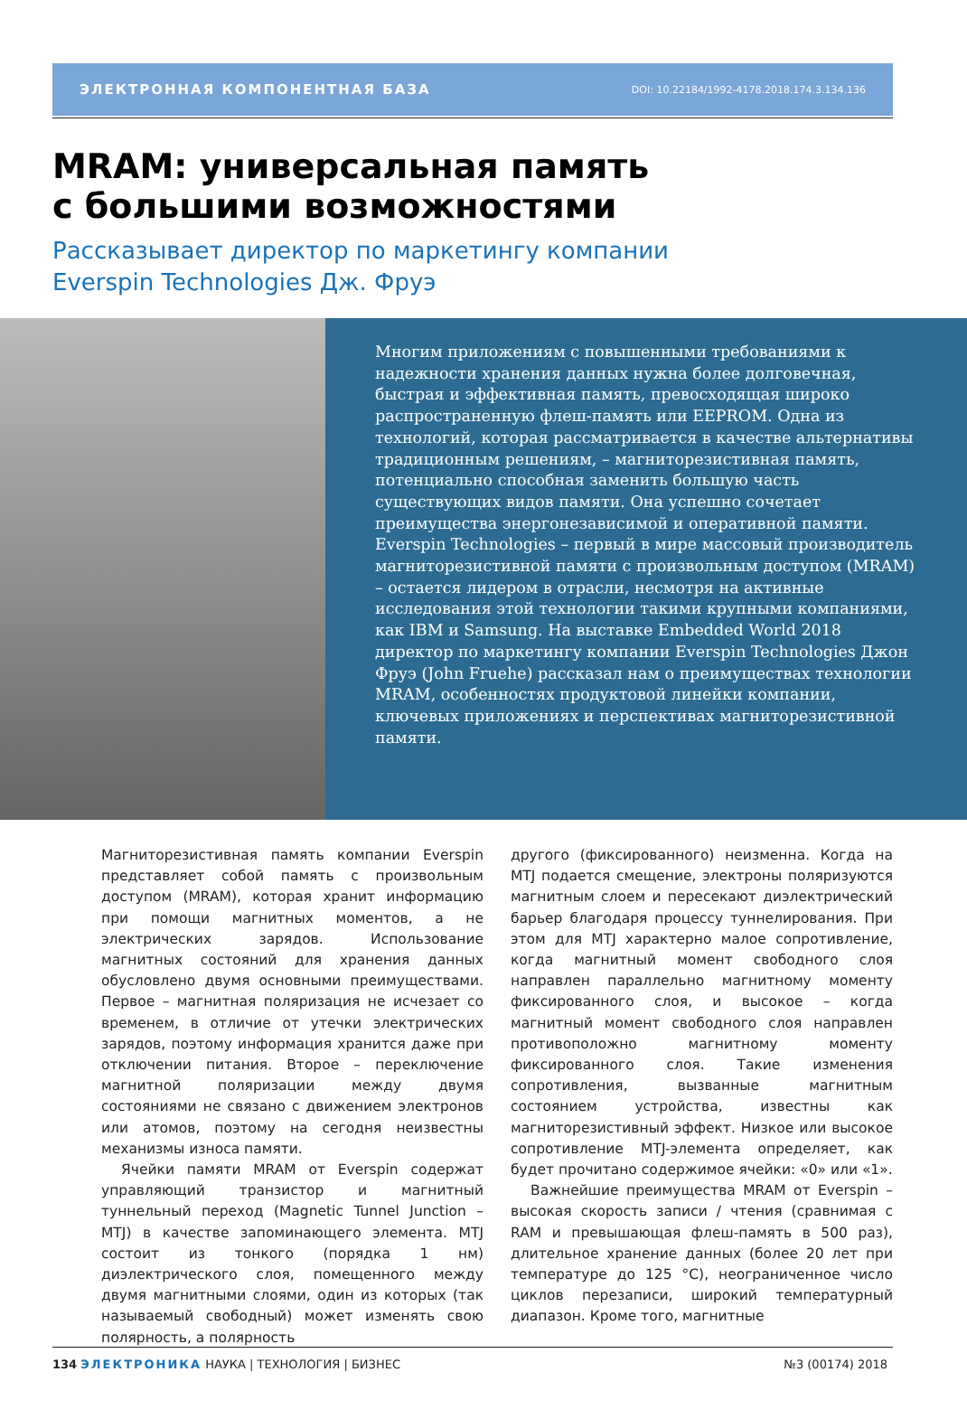ЭЛЕКТРОННАЯ КОМПОНЕНТНАЯ БАЗА DOI: 10.22184/1992-4178.2018.174.3.134.136
MRAM: универсальная память
с большими возможностями
Рассказывает директор по маркетингу компании
Everspin Technologies Дж. Фруэ
Многим приложениям с повышенными требованиями к надежности хранения данных нужна более долговечная, быстрая и эффективная память, превосходящая широко распространенную флеш-память или EEPROM. Одна из технологий, которая рассматривается в качестве альтернативы традиционным решениям, – магниторезистивная память, потенциально способная заменить большую часть существующих видов памяти. Она успешно сочетает преимущества энергонезависимой и оперативной памяти. Everspin Technologies – первый в мире массовый производитель магниторезистивной памяти с произвольным доступом (MRAM) – остается лидером в отрасли, несмотря на активные исследования этой технологии такими крупными компаниями, как IBM и Samsung. На выставке Embedded World 2018 директор по маркетингу компании Everspin Technologies Джон Фруэ (John Fruehe) рассказал нам о преимуществах технологии MRAM, особенностях продуктовой линейки компании, ключевых приложениях и перспективах магниторезистивной памяти.
Магниторезистивная память компании Everspin представляет собой память с произвольным доступом (MRAM), которая хранит информацию при помощи магнитных моментов, а не электрических зарядов. Использование магнитных состояний для хранения данных обусловлено двумя основными преимуществами. Первое – магнитная поляризация не исчезает со временем, в отличие от утечки электрических зарядов, поэтому информация хранится даже при отключении питания. Второе – переключение магнитной поляризации между двумя состояниями не связано с движением электронов или атомов, поэтому на сегодня неизвестны механизмы износа памяти.
Ячейки памяти MRAM от Everspin содержат управляющий транзистор и магнитный туннельный переход (Magnetic Tunnel Junction – MTJ) в качестве запоминающего элемента. MTJ состоит из тонкого (порядка 1 нм) диэлектрического слоя, помещенного между двумя магнитными слоями, один из которых (так называемый свободный) может изменять свою полярность, а полярность
другого (фиксированного) неизменна. Когда на MTJ подается смещение, электроны поляризуются магнитным слоем и пересекают диэлектрический барьер благодаря процессу туннелирования. При этом для MTJ характерно малое сопротивление, когда магнитный момент свободного слоя направлен параллельно магнитному моменту фиксированного слоя, и высокое – когда магнитный момент свободного слоя направлен противоположно магнитному моменту фиксированного слоя. Такие изменения сопротивления, вызванные магнитным состоянием устройства, известны как магниторезистивный эффект. Низкое или высокое сопротивление MTJ-элемента определяет, как будет прочитано содержимое ячейки: «0» или «1».
Важнейшие преимущества MRAM от Everspin – высокая скорость записи / чтения (сравнимая с RAM и превышающая флеш-память в 500 раз), длительное хранение данных (более 20 лет при температуре до 125 °С), неограниченное число циклов перезаписи, широкий температурный диапазон. Кроме того, магнитные
134 ЭЛЕКТРОНИКА НАУКА | ТЕХНОЛОГИЯ | БИЗНЕС №3 (00174) 2018